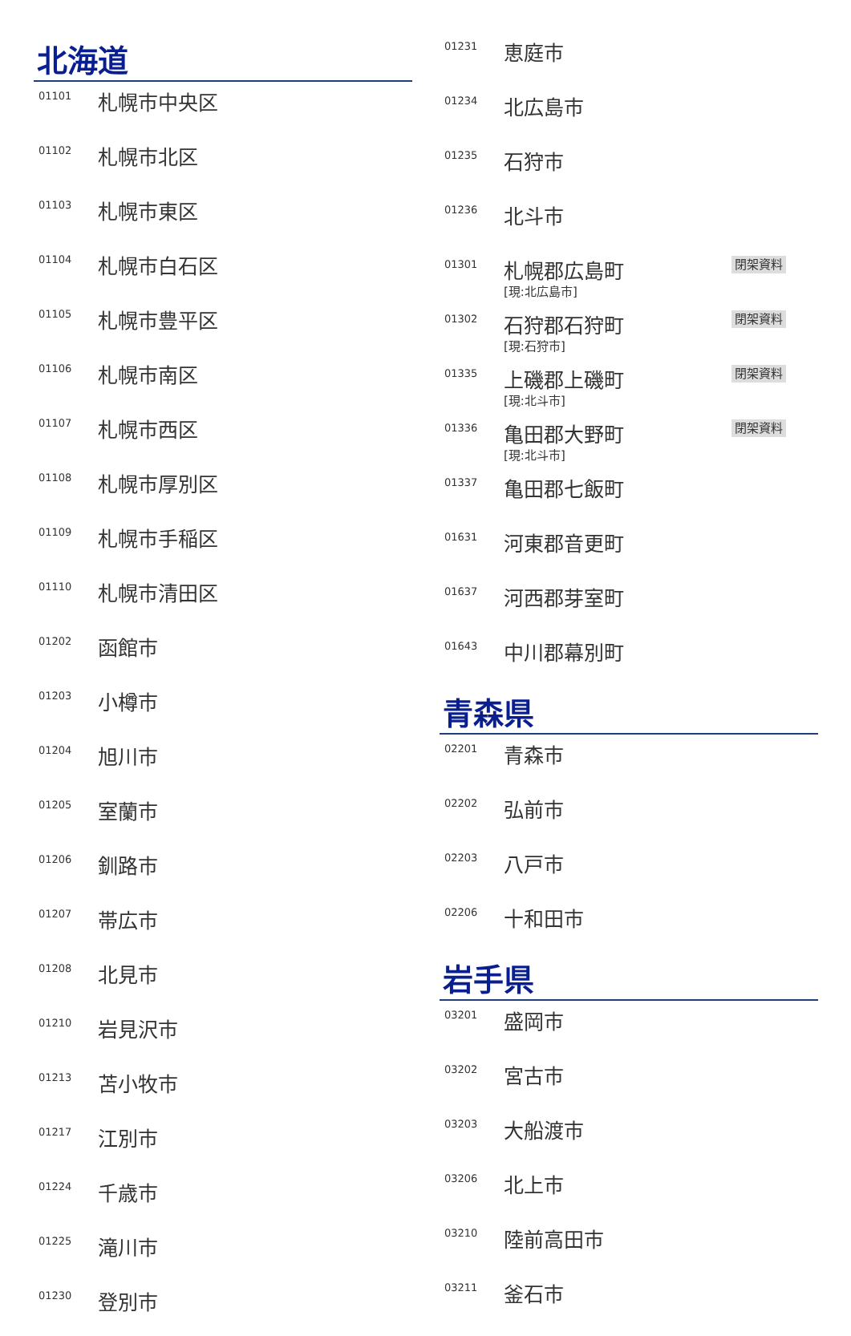北海道
| 01101 | 札幌市中央区 |
| 01102 | 札幌市北区 |
| 01103 | 札幌市東区 |
| 01104 | 札幌市白石区 |
| 01105 | 札幌市豊平区 |
| 01106 | 札幌市南区 |
| 01107 | 札幌市西区 |
| 01108 | 札幌市厚別区 |
| 01109 | 札幌市手稲区 |
| 01110 | 札幌市清田区 |
| 01202 | 函館市 |
| 01203 | 小樽市 |
| 01204 | 旭川市 |
| 01205 | 室蘭市 |
| 01206 | 釧路市 |
| 01207 | 帯広市 |
| 01208 | 北見市 |
| 01210 | 岩見沢市 |
| 01213 | 苫小牧市 |
| 01217 | 江別市 |
| 01224 | 千歳市 |
| 01225 | 滝川市 |
| 01230 | 登別市 |
| 01231 | 恵庭市 | |
| 01234 | 北広島市 | |
| 01235 | 石狩市 | |
| 01236 | 北斗市 | |
| 01301 | 札幌郡広島町 [現:北広島市] | 閉架資料 |
| 01302 | 石狩郡石狩町 [現:石狩市] | 閉架資料 |
| 01335 | 上磯郡上磯町 [現:北斗市] | 閉架資料 |
| 01336 | 亀田郡大野町 [現:北斗市] | 閉架資料 |
| 01337 | 亀田郡七飯町 | |
| 01631 | 河東郡音更町 | |
| 01637 | 河西郡芽室町 | |
| 01643 | 中川郡幕別町 | |
青森県
| 02201 | 青森市 |
| 02202 | 弘前市 |
| 02203 | 八戸市 |
| 02206 | 十和田市 |
岩手県
| 03201 | 盛岡市 |
| 03202 | 宮古市 |
| 03203 | 大船渡市 |
| 03206 | 北上市 |
| 03210 | 陸前高田市 |
| 03211 | 釜石市 |